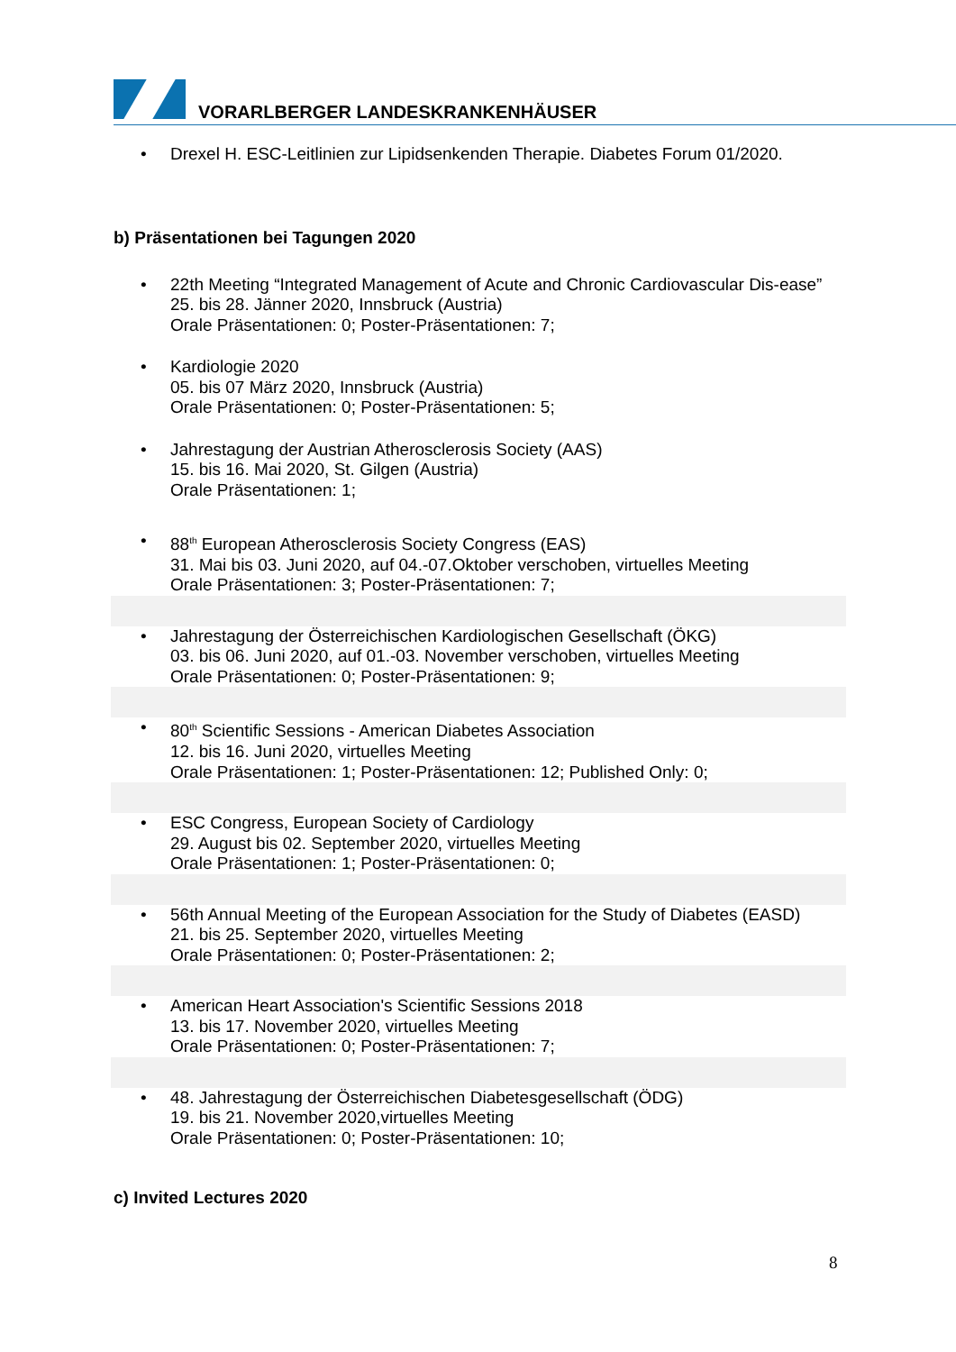VORARLBERGER LANDESKRANKENHÄUSER
• Drexel H. ESC-Leitlinien zur Lipidsenkenden Therapie. Diabetes Forum 01/2020.
b) Präsentationen bei Tagungen 2020
• 22th Meeting “Integrated Management of Acute and Chronic Cardiovascular Dis-ease”
25. bis 28. Jänner 2020, Innsbruck (Austria)
Orale Präsentationen: 0; Poster-Präsentationen: 7;
• Kardiologie 2020
05. bis 07 März 2020, Innsbruck (Austria)
Orale Präsentationen: 0; Poster-Präsentationen: 5;
• Jahrestagung der Austrian Atherosclerosis Society (AAS)
15. bis 16. Mai 2020, St. Gilgen (Austria)
Orale Präsentationen: 1;
• 88<sup>th</sup> European Atherosclerosis Society Congress (EAS)
31. Mai bis 03. Juni 2020, auf 04.-07.Oktober verschoben, virtuelles Meeting
Orale Präsentationen: 3; Poster-Präsentationen: 7;
• Jahrestagung der Österreichischen Kardiologischen Gesellschaft (ÖKG)
03. bis 06. Juni 2020, auf 01.-03. November verschoben, virtuelles Meeting
Orale Präsentationen: 0; Poster-Präsentationen: 9;
• 80<sup>th</sup> Scientific Sessions - American Diabetes Association
12. bis 16. Juni 2020, virtuelles Meeting
Orale Präsentationen: 1; Poster-Präsentationen: 12; Published Only: 0;
• ESC Congress, European Society of Cardiology
29. August bis 02. September 2020, virtuelles Meeting
Orale Präsentationen: 1; Poster-Präsentationen: 0;
• 56th Annual Meeting of the European Association for the Study of Diabetes (EASD)
21. bis 25. September 2020, virtuelles Meeting
Orale Präsentationen: 0; Poster-Präsentationen: 2;
• American Heart Association's Scientific Sessions 2018
13. bis 17. November 2020, virtuelles Meeting
Orale Präsentationen: 0; Poster-Präsentationen: 7;
• 48. Jahrestagung der Österreichischen Diabetesgesellschaft (ÖDG)
19. bis 21. November 2020,virtuelles Meeting
Orale Präsentationen: 0; Poster-Präsentationen: 10;
c) Invited Lectures 2020
8